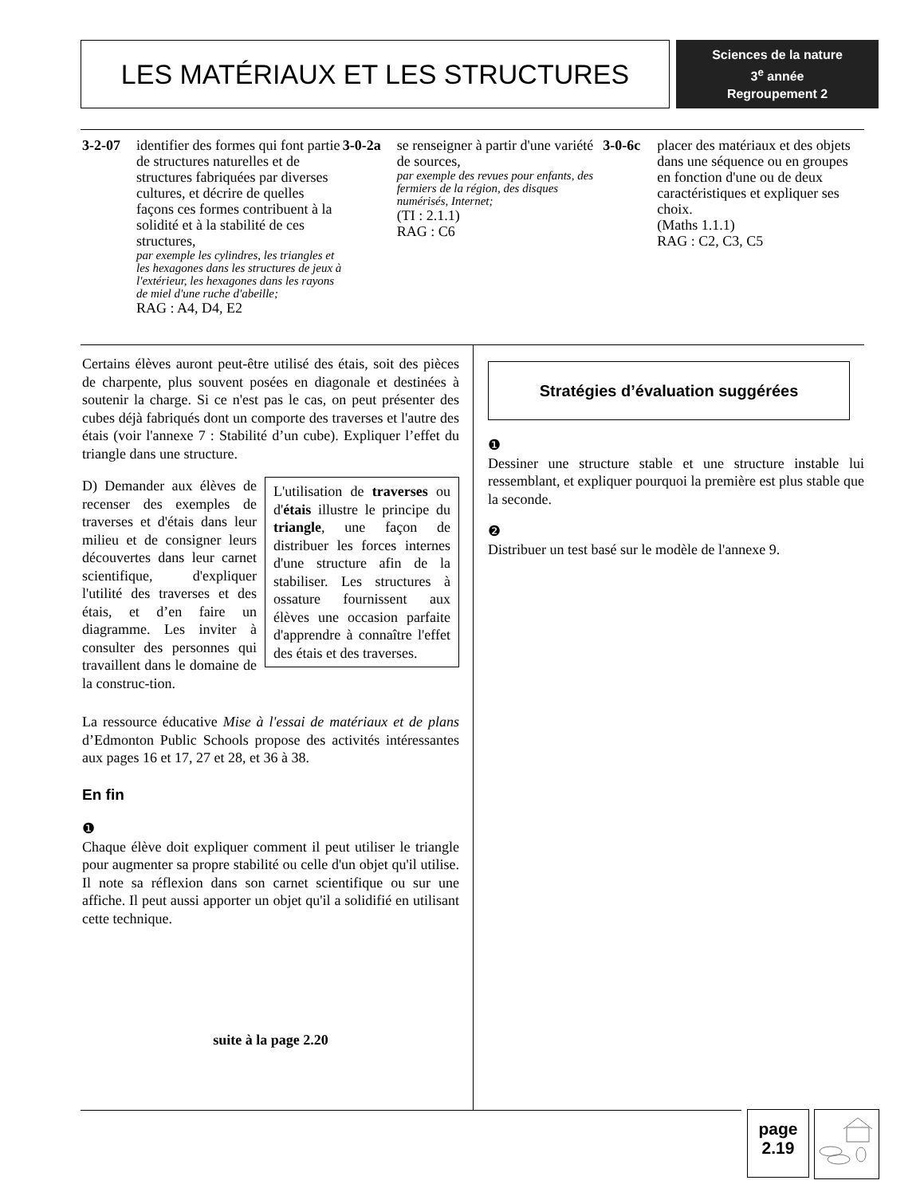LES MATÉRIAUX ET LES STRUCTURES
Sciences de la nature
3<sup>e</sup> année
Regroupement 2
3-2-07 identifier des formes qui font partie de structures naturelles et de structures fabriquées par diverses cultures, et décrire de quelles façons ces formes contribuent à la solidité et à la stabilité de ces structures,
par exemple les cylindres, les triangles et les hexagones dans les structures de jeux à l'extérieur, les hexagones dans les rayons de miel d'une ruche d'abeille;
RAG : A4, D4, E2
3-0-2a se renseigner à partir d'une variété de sources,
par exemple des revues pour enfants, des fermiers de la région, des disques numérisés, Internet;
(TI : 2.1.1)
RAG : C6
3-0-6c placer des matériaux et des objets dans une séquence ou en groupes en fonction d'une ou de deux caractéristiques et expliquer ses choix.
(Maths 1.1.1)
RAG : C2, C3, C5
Certains élèves auront peut-être utilisé des étais, soit des pièces de charpente, plus souvent posées en diagonale et destinées à soutenir la charge. Si ce n'est pas le cas, on peut présenter des cubes déjà fabriqués dont un comporte des traverses et l'autre des étais (voir l'annexe 7 : Stabilité d’un cube). Expliquer l’effet du triangle dans une structure.
L'utilisation de traverses ou d'étais illustre le principe du triangle, une façon de distribuer les forces internes d'une structure afin de la stabiliser. Les structures à ossature fournissent aux élèves une occasion parfaite d'apprendre à connaître l'effet des étais et des traverses.
D) Demander aux élèves de recenser des exemples de traverses et d'étais dans leur milieu et de consigner leurs découvertes dans leur carnet scientifique, d'expliquer l'utilité des traverses et des étais, et d’en faire un diagramme. Les inviter à consulter des personnes qui travaillent dans le domaine de la construc-tion.
La ressource éducative Mise à l'essai de matériaux et de plans d’Edmonton Public Schools propose des activités intéressantes aux pages 16 et 17, 27 et 28, et 36 à 38.
En fin
❶
Chaque élève doit expliquer comment il peut utiliser le triangle pour augmenter sa propre stabilité ou celle d'un objet qu'il utilise. Il note sa réflexion dans son carnet scientifique ou sur une affiche. Il peut aussi apporter un objet qu'il a solidifié en utilisant cette technique.
suite à la page 2.20
Stratégies d’évaluation suggérées
❶
Dessiner une structure stable et une structure instable lui ressemblant, et expliquer pourquoi la première est plus stable que la seconde.
❷
Distribuer un test basé sur le modèle de l'annexe 9.
page
2.19